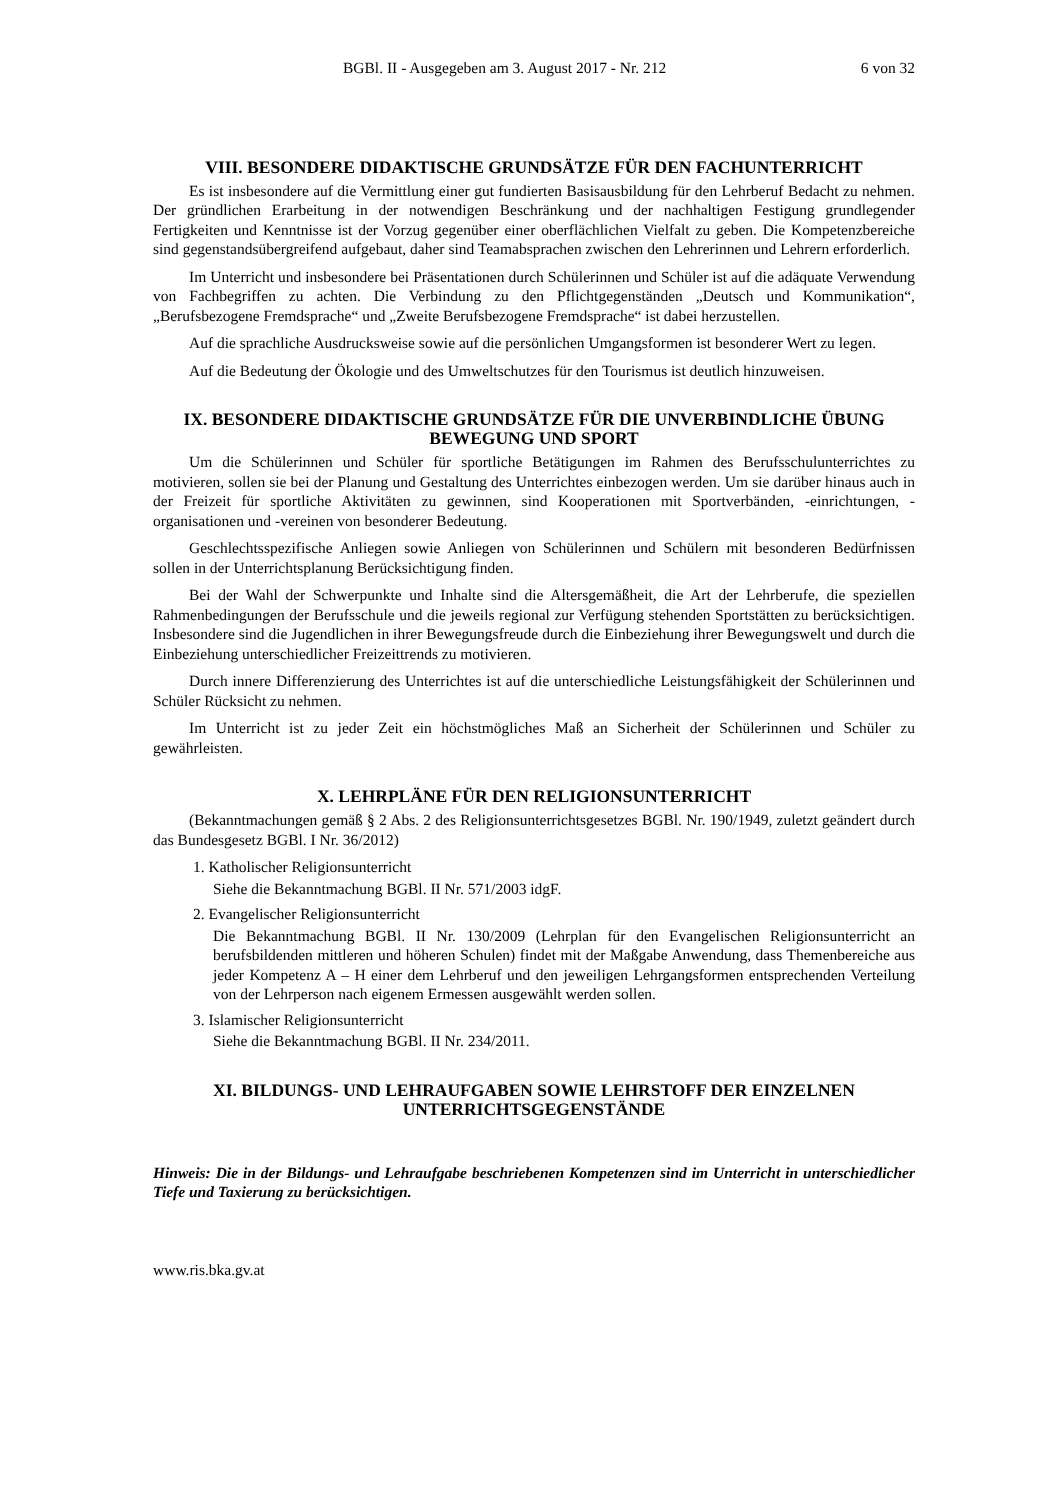BGBl. II - Ausgegeben am 3. August 2017 - Nr. 212 6 von 32
VIII. BESONDERE DIDAKTISCHE GRUNDSÄTZE FÜR DEN FACHUNTERRICHT
Es ist insbesondere auf die Vermittlung einer gut fundierten Basisausbildung für den Lehrberuf Bedacht zu nehmen. Der gründlichen Erarbeitung in der notwendigen Beschränkung und der nachhaltigen Festigung grundlegender Fertigkeiten und Kenntnisse ist der Vorzug gegenüber einer oberflächlichen Vielfalt zu geben. Die Kompetenzbereiche sind gegenstandsübergreifend aufgebaut, daher sind Teamabsprachen zwischen den Lehrerinnen und Lehrern erforderlich.
Im Unterricht und insbesondere bei Präsentationen durch Schülerinnen und Schüler ist auf die adäquate Verwendung von Fachbegriffen zu achten. Die Verbindung zu den Pflichtgegenständen „Deutsch und Kommunikation“, „Berufsbezogene Fremdsprache“ und „Zweite Berufsbezogene Fremdsprache“ ist dabei herzustellen.
Auf die sprachliche Ausdrucksweise sowie auf die persönlichen Umgangsformen ist besonderer Wert zu legen.
Auf die Bedeutung der Ökologie und des Umweltschutzes für den Tourismus ist deutlich hinzuweisen.
IX. BESONDERE DIDAKTISCHE GRUNDSÄTZE FÜR DIE UNVERBINDLICHE ÜBUNG BEWEGUNG UND SPORT
Um die Schülerinnen und Schüler für sportliche Betätigungen im Rahmen des Berufsschulunterrichtes zu motivieren, sollen sie bei der Planung und Gestaltung des Unterrichtes einbezogen werden. Um sie darüber hinaus auch in der Freizeit für sportliche Aktivitäten zu gewinnen, sind Kooperationen mit Sportverbänden, -einrichtungen, -organisationen und -vereinen von besonderer Bedeutung.
Geschlechtsspezifische Anliegen sowie Anliegen von Schülerinnen und Schülern mit besonderen Bedürfnissen sollen in der Unterrichtsplanung Berücksichtigung finden.
Bei der Wahl der Schwerpunkte und Inhalte sind die Altersgemäßheit, die Art der Lehrberufe, die speziellen Rahmenbedingungen der Berufsschule und die jeweils regional zur Verfügung stehenden Sportstätten zu berücksichtigen. Insbesondere sind die Jugendlichen in ihrer Bewegungsfreude durch die Einbeziehung ihrer Bewegungswelt und durch die Einbeziehung unterschiedlicher Freizeittrends zu motivieren.
Durch innere Differenzierung des Unterrichtes ist auf die unterschiedliche Leistungsfähigkeit der Schülerinnen und Schüler Rücksicht zu nehmen.
Im Unterricht ist zu jeder Zeit ein höchstmögliches Maß an Sicherheit der Schülerinnen und Schüler zu gewährleisten.
X. LEHRPLÄNE FÜR DEN RELIGIONSUNTERRICHT
(Bekanntmachungen gemäß § 2 Abs. 2 des Religionsunterrichtsgesetzes BGBl. Nr. 190/1949, zuletzt geändert durch das Bundesgesetz BGBl. I Nr. 36/2012)
1. Katholischer Religionsunterricht
Siehe die Bekanntmachung BGBl. II Nr. 571/2003 idgF.
2. Evangelischer Religionsunterricht
Die Bekanntmachung BGBl. II Nr. 130/2009 (Lehrplan für den Evangelischen Religionsunterricht an berufsbildenden mittleren und höheren Schulen) findet mit der Maßgabe Anwendung, dass Themenbereiche aus jeder Kompetenz A – H einer dem Lehrberuf und den jeweiligen Lehrgangsformen entsprechenden Verteilung von der Lehrperson nach eigenem Ermessen ausgewählt werden sollen.
3. Islamischer Religionsunterricht
Siehe die Bekanntmachung BGBl. II Nr. 234/2011.
XI. BILDUNGS- UND LEHRAUFGABEN SOWIE LEHRSTOFF DER EINZELNEN UNTERRICHTSGEGENSTÄNDE
Hinweis: Die in der Bildungs- und Lehraufgabe beschriebenen Kompetenzen sind im Unterricht in unterschiedlicher Tiefe und Taxierung zu berücksichtigen.
www.ris.bka.gv.at